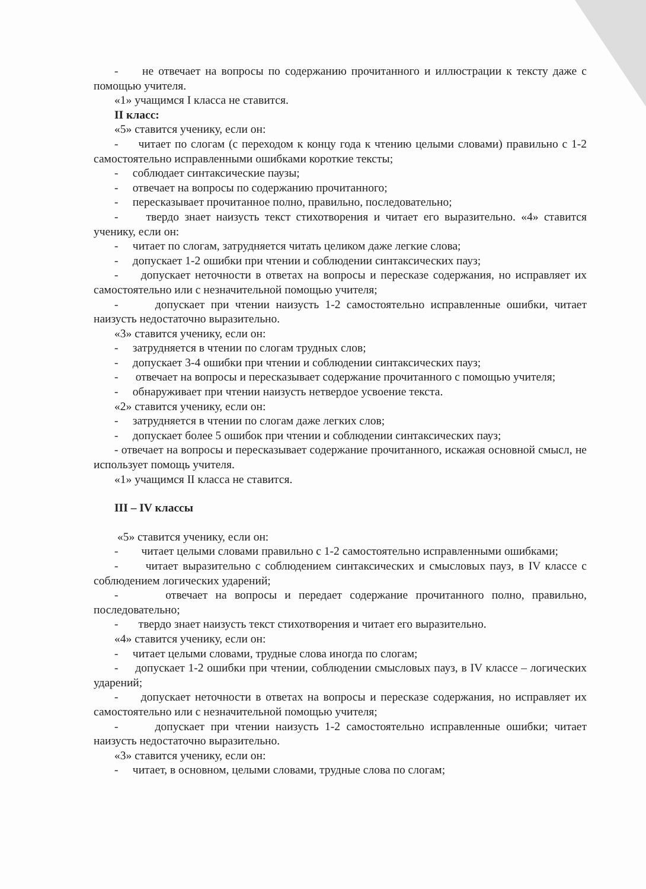- не отвечает на вопросы по содержанию прочитанного и иллюстрации к тексту даже с помощью учителя.
«1» учащимся I класса не ставится.
II класс:
«5» ставится ученику, если он:
- читает по слогам (с переходом к концу года к чтению целыми словами) правильно с 1-2 самостоятельно исправленными ошибками короткие тексты;
- соблюдает синтаксические паузы;
- отвечает на вопросы по содержанию прочитанного;
- пересказывает прочитанное полно, правильно, последовательно;
- твердо знает наизусть текст стихотворения и читает его выразительно. «4» ставится ученику, если он:
- читает по слогам, затрудняется читать целиком даже легкие слова;
- допускает 1-2 ошибки при чтении и соблюдении синтаксических пауз;
- допускает неточности в ответах на вопросы и пересказе содержания, но исправляет их самостоятельно или с незначительной помощью учителя;
- допускает при чтении наизусть 1-2 самостоятельно исправленные ошибки, читает наизусть недостаточно выразительно.
«3» ставится ученику, если он:
- затрудняется в чтении по слогам трудных слов;
- допускает 3-4 ошибки при чтении и соблюдении синтаксических пауз;
- отвечает на вопросы и пересказывает содержание прочитанного с помощью учителя;
- обнаруживает при чтении наизусть нетвердое усвоение текста.
«2» ставится ученику, если он:
- затрудняется в чтении по слогам даже легких слов;
- допускает более 5 ошибок при чтении и соблюдении синтаксических пауз;
- отвечает на вопросы и пересказывает содержание прочитанного, искажая основной смысл, не использует помощь учителя.
«1» учащимся II класса не ставится.
III – IV классы
«5» ставится ученику, если он:
- читает целыми словами правильно с 1-2 самостоятельно исправленными ошибками;
- читает выразительно с соблюдением синтаксических и смысловых пауз, в IV классе с соблюдением логических ударений;
- отвечает на вопросы и передает содержание прочитанного полно, правильно, последовательно;
- твердо знает наизусть текст стихотворения и читает его выразительно.
«4» ставится ученику, если он:
- читает целыми словами, трудные слова иногда по слогам;
- допускает 1-2 ошибки при чтении, соблюдении смысловых пауз, в IV классе – логических ударений;
- допускает неточности в ответах на вопросы и пересказе содержания, но исправляет их самостоятельно или с незначительной помощью учителя;
- допускает при чтении наизусть 1-2 самостоятельно исправленные ошибки; читает наизусть недостаточно выразительно.
«3» ставится ученику, если он:
- читает, в основном, целыми словами, трудные слова по слогам;